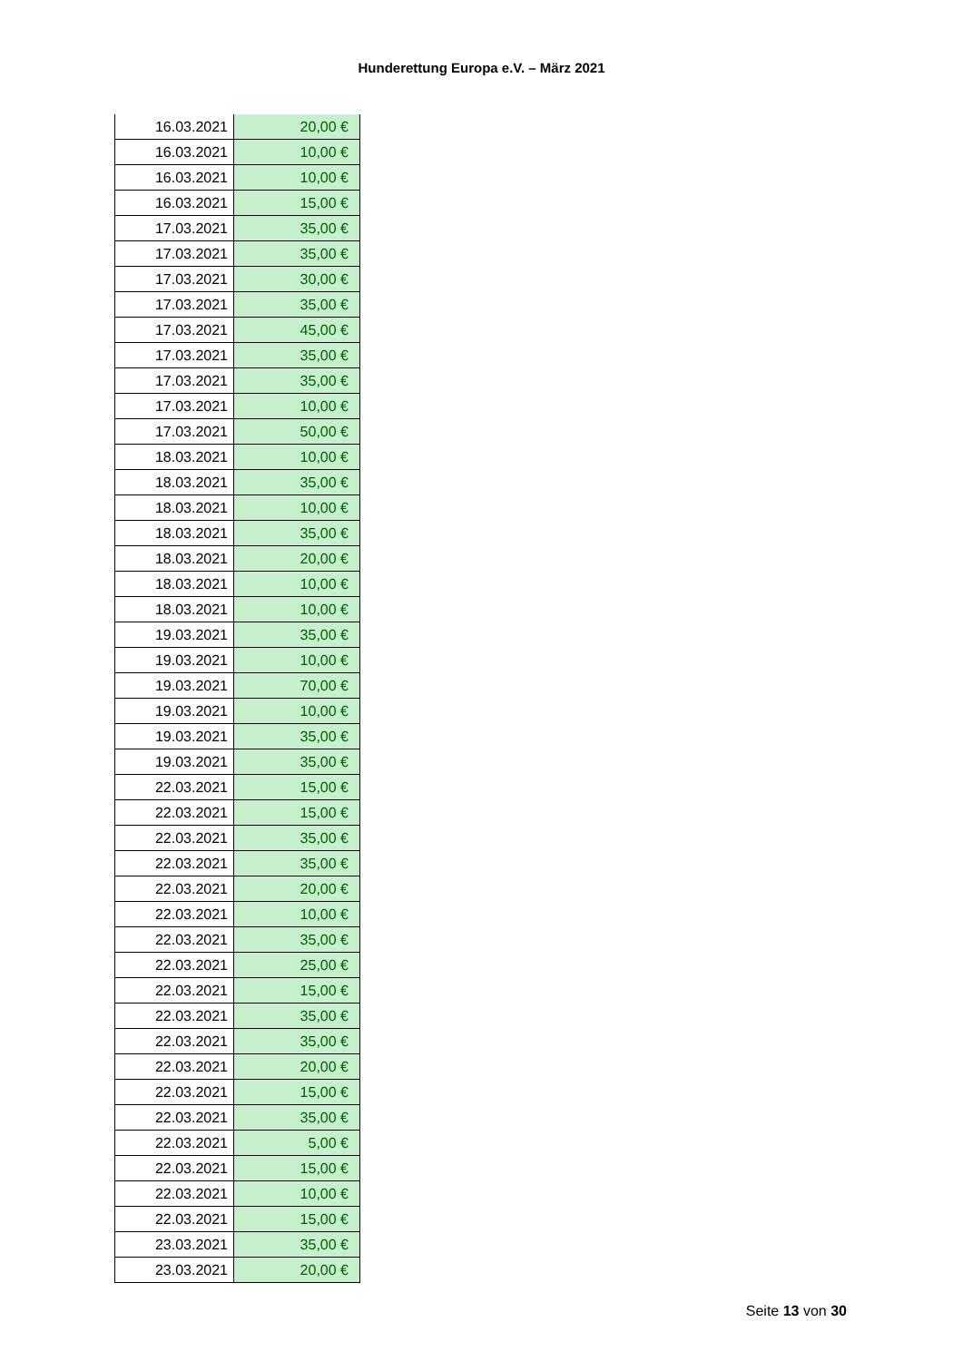Hunderettung Europa e.V. – März 2021
| 16.03.2021 | 20,00 € |
| 16.03.2021 | 10,00 € |
| 16.03.2021 | 10,00 € |
| 16.03.2021 | 15,00 € |
| 17.03.2021 | 35,00 € |
| 17.03.2021 | 35,00 € |
| 17.03.2021 | 30,00 € |
| 17.03.2021 | 35,00 € |
| 17.03.2021 | 45,00 € |
| 17.03.2021 | 35,00 € |
| 17.03.2021 | 35,00 € |
| 17.03.2021 | 10,00 € |
| 17.03.2021 | 50,00 € |
| 18.03.2021 | 10,00 € |
| 18.03.2021 | 35,00 € |
| 18.03.2021 | 10,00 € |
| 18.03.2021 | 35,00 € |
| 18.03.2021 | 20,00 € |
| 18.03.2021 | 10,00 € |
| 18.03.2021 | 10,00 € |
| 19.03.2021 | 35,00 € |
| 19.03.2021 | 10,00 € |
| 19.03.2021 | 70,00 € |
| 19.03.2021 | 10,00 € |
| 19.03.2021 | 35,00 € |
| 19.03.2021 | 35,00 € |
| 22.03.2021 | 15,00 € |
| 22.03.2021 | 15,00 € |
| 22.03.2021 | 35,00 € |
| 22.03.2021 | 35,00 € |
| 22.03.2021 | 20,00 € |
| 22.03.2021 | 10,00 € |
| 22.03.2021 | 35,00 € |
| 22.03.2021 | 25,00 € |
| 22.03.2021 | 15,00 € |
| 22.03.2021 | 35,00 € |
| 22.03.2021 | 35,00 € |
| 22.03.2021 | 20,00 € |
| 22.03.2021 | 15,00 € |
| 22.03.2021 | 35,00 € |
| 22.03.2021 | 5,00 € |
| 22.03.2021 | 15,00 € |
| 22.03.2021 | 10,00 € |
| 22.03.2021 | 15,00 € |
| 23.03.2021 | 35,00 € |
| 23.03.2021 | 20,00 € |
Seite 13 von 30